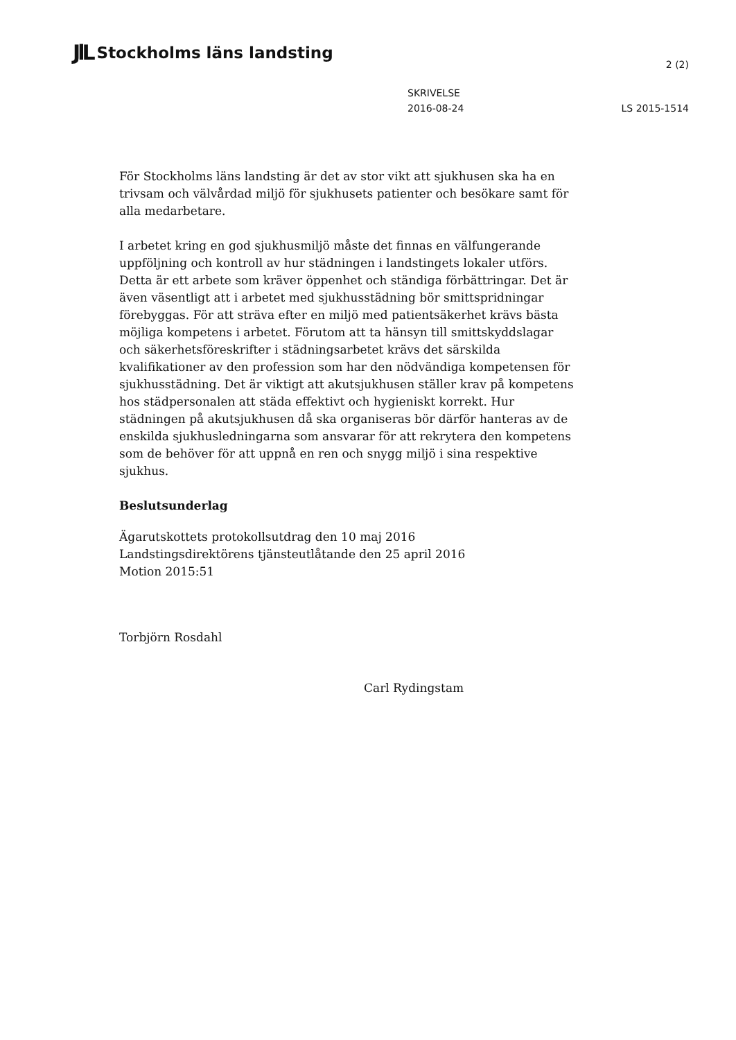JlL Stockholms läns landsting
2 (2)
SKRIVELSE
2016-08-24
LS 2015-1514
För Stockholms läns landsting är det av stor vikt att sjukhusen ska ha en trivsam och välvårdad miljö för sjukhusets patienter och besökare samt för alla medarbetare.
I arbetet kring en god sjukhusmiljö måste det finnas en välfungerande uppföljning och kontroll av hur städningen i landstingets lokaler utförs. Detta är ett arbete som kräver öppenhet och ständiga förbättringar. Det är även väsentligt att i arbetet med sjukhusstädning bör smittspridningar förebyggas. För att sträva efter en miljö med patientsäkerhet krävs bästa möjliga kompetens i arbetet. Förutom att ta hänsyn till smittskyddslagar och säkerhetsföreskrifter i städningsarbetet krävs det särskilda kvalifikationer av den profession som har den nödvändiga kompetensen för sjukhusstädning. Det är viktigt att akutsjukhusen ställer krav på kompetens hos städpersonalen att städa effektivt och hygieniskt korrekt. Hur städningen på akutsjukhusen då ska organiseras bör därför hanteras av de enskilda sjukhusledningarna som ansvarar för att rekrytera den kompetens som de behöver för att uppnå en ren och snygg miljö i sina respektive sjukhus.
Beslutsunderlag
Ägarutskottets protokollsutdrag den 10 maj 2016
Landstingsdirektörens tjänsteutlåtande den 25 april 2016
Motion 2015:51
Torbjörn Rosdahl
Carl Rydingstam